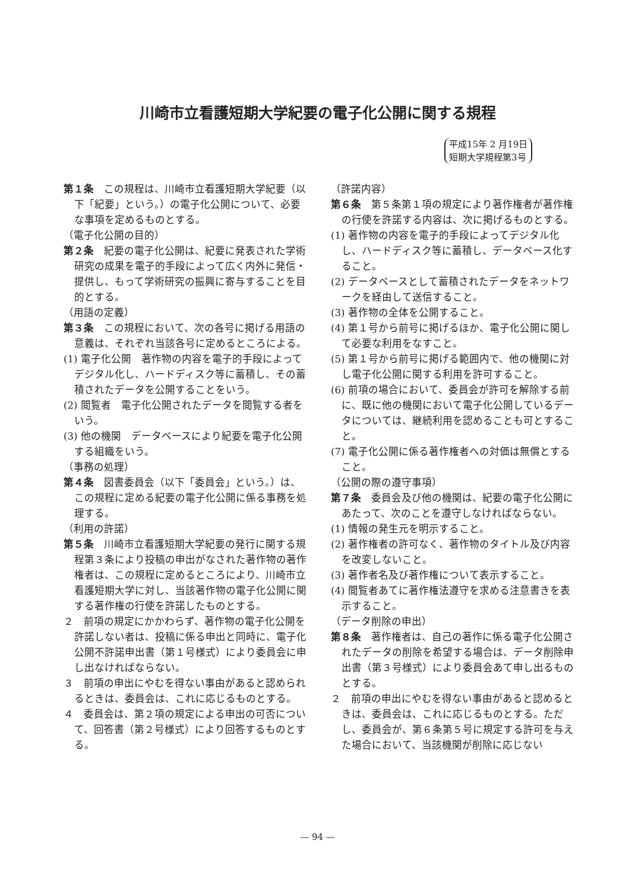川崎市立看護短期大学紀要の電子化公開に関する規程
平成15年 2 月19日
短期大学規程第3号
第１条　この規程は、川崎市立看護短期大学紀要（以下「紀要」という。）の電子化公開について、必要な事項を定めるものとする。
（電子化公開の目的）
第２条　紀要の電子化公開は、紀要に発表された学術研究の成果を電子的手段によって広く内外に発信・提供し、もって学術研究の振興に寄与することを目的とする。
（用語の定義）
第３条　この規程において、次の各号に掲げる用語の意義は、それぞれ当該各号に定めるところによる。
(1) 電子化公開　著作物の内容を電子的手段によってデジタル化し、ハードディスク等に蓄積し、その蓄積されたデータを公開することをいう。
(2) 閲覧者　電子化公開されたデータを閲覧する者をいう。
(3) 他の機関　データベースにより紀要を電子化公開する組織をいう。
（事務の処理）
第４条　図書委員会（以下「委員会」という。）は、この規程に定める紀要の電子化公開に係る事務を処理する。
（利用の許諾）
第５条　川崎市立看護短期大学紀要の発行に関する規程第３条により投稿の申出がなされた著作物の著作権者は、この規程に定めるところにより、川崎市立看護短期大学に対し、当該著作物の電子化公開に関する著作権の行使を許諾したものとする。
２　前項の規定にかかわらず、著作物の電子化公開を許諾しない者は、投稿に係る申出と同時に、電子化公開不許諾申出書（第１号様式）により委員会に申し出なければならない。
３　前項の申出にやむを得ない事由があると認められるときは、委員会は、これに応じるものとする。
４　委員会は、第２項の規定による申出の可否について、回答書（第２号様式）により回答するものとする。
（許諾内容）
第６条　第５条第１項の規定により著作権者が著作権の行使を許諾する内容は、次に掲げるものとする。
(1) 著作物の内容を電子的手段によってデジタル化し、ハードディスク等に蓄積し、データベース化すること。
(2) データベースとして蓄積されたデータをネットワークを経由して送信すること。
(3) 著作物の全体を公開すること。
(4) 第１号から前号に掲げるほか、電子化公開に関して必要な利用をなすこと。
(5) 第１号から前号に掲げる範囲内で、他の機関に対し電子化公開に関する利用を許可すること。
(6) 前項の場合において、委員会が許可を解除する前に、既に他の機関において電子化公開しているデータについては、継続利用を認めることも可とすること。
(7) 電子化公開に係る著作権者への対価は無償とすること。
（公開の際の遵守事項）
第７条　委員会及び他の機関は、紀要の電子化公開にあたって、次のことを遵守しなければならない。
(1) 情報の発生元を明示すること。
(2) 著作権者の許可なく、著作物のタイトル及び内容を改変しないこと。
(3) 著作者名及び著作権について表示すること。
(4) 閲覧者あてに著作権法遵守を求める注意書きを表示すること。
（データ削除の申出）
第８条　著作権者は、自己の著作に係る電子化公開されたデータの削除を希望する場合は、データ削除申出書（第３号様式）により委員会あて申し出るものとする。
２　前項の申出にやむを得ない事由があると認めるときは、委員会は、これに応じるものとする。ただし、委員会が、第６条第５号に規定する許可を与えた場合において、当該機関が削除に応じない
— 94 —